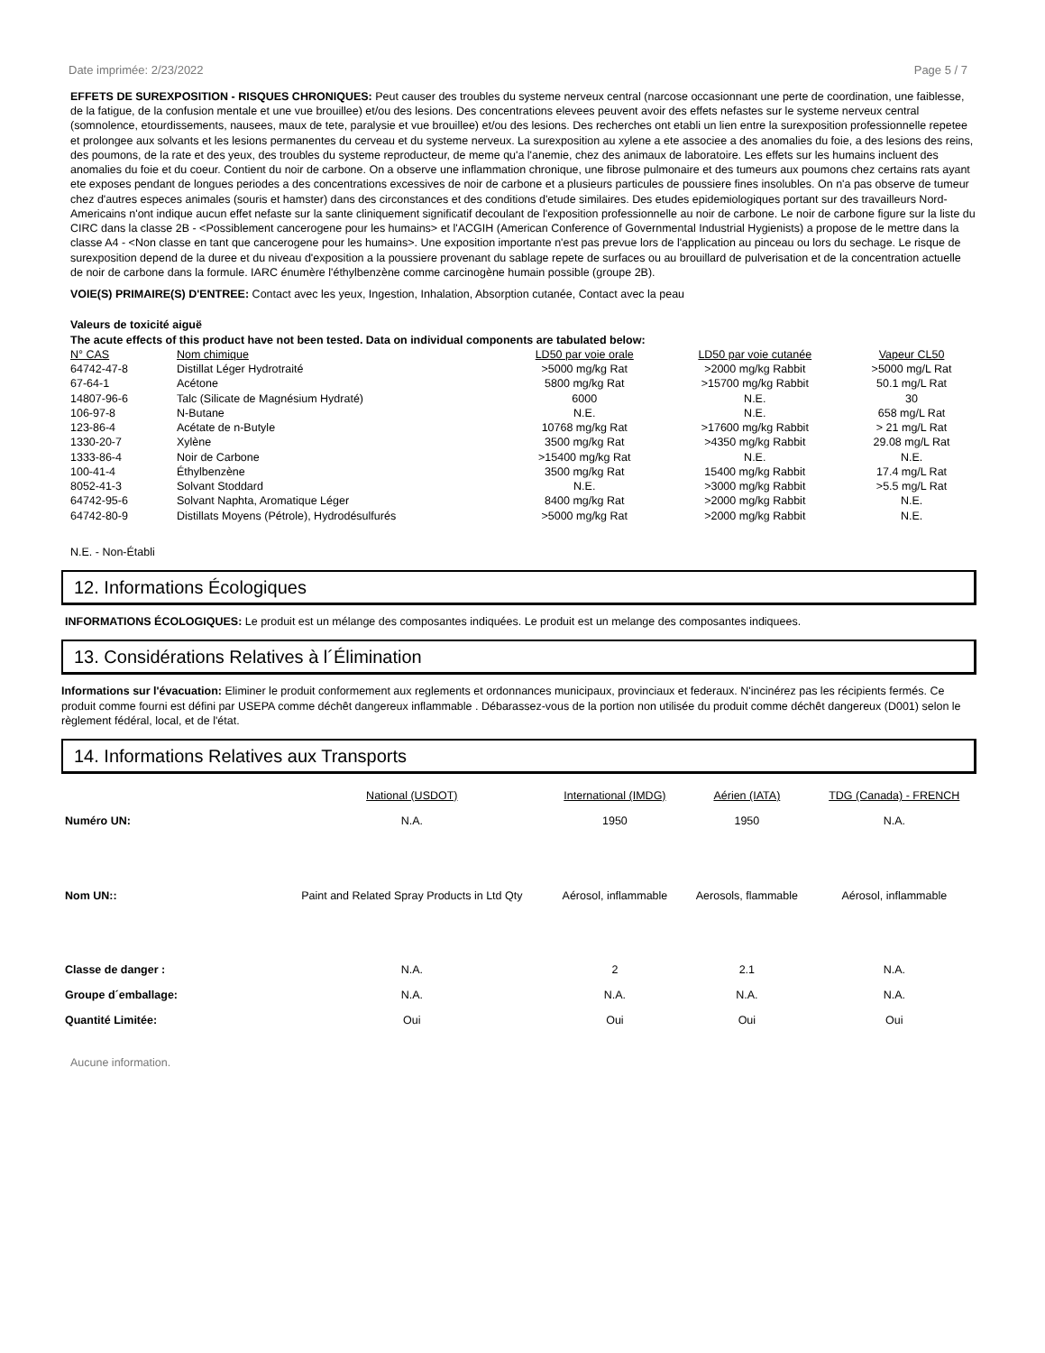Date imprimée: 2/23/2022 Page 5 / 7
EFFETS DE SUREXPOSITION - RISQUES CHRONIQUES: Peut causer des troubles du systeme nerveux central (narcose occasionnant une perte de coordination, une faiblesse, de la fatigue, de la confusion mentale et une vue brouillee) et/ou des lesions. Des concentrations elevees peuvent avoir des effets nefastes sur le systeme nerveux central (somnolence, etourdissements, nausees, maux de tete, paralysie et vue brouillee) et/ou des lesions. Des recherches ont etabli un lien entre la surexposition professionnelle repetee et prolongee aux solvants et les lesions permanentes du cerveau et du systeme nerveux. La surexposition au xylene a ete associee a des anomalies du foie, a des lesions des reins, des poumons, de la rate et des yeux, des troubles du systeme reproducteur, de meme qu'a l'anemie, chez des animaux de laboratoire. Les effets sur les humains incluent des anomalies du foie et du coeur. Contient du noir de carbone. On a observe une inflammation chronique, une fibrose pulmonaire et des tumeurs aux poumons chez certains rats ayant ete exposes pendant de longues periodes a des concentrations excessives de noir de carbone et a plusieurs particules de poussiere fines insolubles. On n'a pas observe de tumeur chez d'autres especes animales (souris et hamster) dans des circonstances et des conditions d'etude similaires. Des etudes epidemiologiques portant sur des travailleurs Nord-Americains n'ont indique aucun effet nefaste sur la sante cliniquement significatif decoulant de l'exposition professionnelle au noir de carbone. Le noir de carbone figure sur la liste du CIRC dans la classe 2B - <Possiblement cancerogene pour les humains> et l'ACGIH (American Conference of Governmental Industrial Hygienists) a propose de le mettre dans la classe A4 - <Non classe en tant que cancerogene pour les humains>. Une exposition importante n'est pas prevue lors de l'application au pinceau ou lors du sechage. Le risque de surexposition depend de la duree et du niveau d'exposition a la poussiere provenant du sablage repete de surfaces ou au brouillard de pulverisation et de la concentration actuelle de noir de carbone dans la formule. IARC énumère l'éthylbenzène comme carcinogène humain possible (groupe 2B).
VOIE(S) PRIMAIRE(S) D'ENTREE: Contact avec les yeux, Ingestion, Inhalation, Absorption cutanée, Contact avec la peau
Valeurs de toxicité aiguë
The acute effects of this product have not been tested. Data on individual components are tabulated below:
| N° CAS | Nom chimique | LD50 par voie orale | LD50 par voie cutanée | Vapeur CL50 |
| --- | --- | --- | --- | --- |
| 64742-47-8 | Distillat Léger Hydrotraité | >5000 mg/kg Rat | >2000 mg/kg Rabbit | >5000 mg/L Rat |
| 67-64-1 | Acétone | 5800 mg/kg Rat | >15700 mg/kg Rabbit | 50.1 mg/L Rat |
| 14807-96-6 | Talc (Silicate de Magnésium Hydraté) | 6000 | N.E. | 30 |
| 106-97-8 | N-Butane | N.E. | N.E. | 658 mg/L Rat |
| 123-86-4 | Acétate de n-Butyle | 10768 mg/kg Rat | >17600 mg/kg Rabbit | > 21 mg/L Rat |
| 1330-20-7 | Xylène | 3500 mg/kg Rat | >4350 mg/kg Rabbit | 29.08 mg/L Rat |
| 1333-86-4 | Noir de Carbone | >15400 mg/kg Rat | N.E. | N.E. |
| 100-41-4 | Éthylbenzène | 3500 mg/kg Rat | 15400 mg/kg Rabbit | 17.4 mg/L Rat |
| 8052-41-3 | Solvant Stoddard | N.E. | >3000 mg/kg Rabbit | >5.5 mg/L Rat |
| 64742-95-6 | Solvant Naphta, Aromatique Léger | 8400 mg/kg Rat | >2000 mg/kg Rabbit | N.E. |
| 64742-80-9 | Distillats Moyens (Pétrole), Hydrodésulfurés | >5000 mg/kg Rat | >2000 mg/kg Rabbit | N.E. |
N.E. - Non-Établi
12. Informations Écologiques
INFORMATIONS ÉCOLOGIQUES: Le produit est un mélange des composantes indiquées. Le produit est un melange des composantes indiquees.
13. Considérations Relatives à l´Élimination
Informations sur l'évacuation: Eliminer le produit conformement aux reglements et ordonnances municipaux, provinciaux et federaux. N'incinérez pas les récipients fermés. Ce produit comme fourni est défini par USEPA comme déchêt dangereux inflammable . Débarassez-vous de la portion non utilisée du produit comme déchêt dangereux (D001) selon le règlement fédéral, local, et de l'état.
14. Informations Relatives aux Transports
| | National (USDOT) | International (IMDG) | Aérien (IATA) | TDG (Canada) - FRENCH |
| --- | --- | --- | --- | --- |
| Numéro UN: | N.A. | 1950 | 1950 | N.A. |
| Nom UN:: | Paint and Related Spray Products in Ltd Qty | Aérosol, inflammable | Aerosols, flammable | Aérosol, inflammable |
| Classe de danger : | N.A. | 2 | 2.1 | N.A. |
| Groupe d´emballage: | N.A. | N.A. | N.A. | N.A. |
| Quantité Limitée: | Oui | Oui | Oui | Oui |
Aucune information.